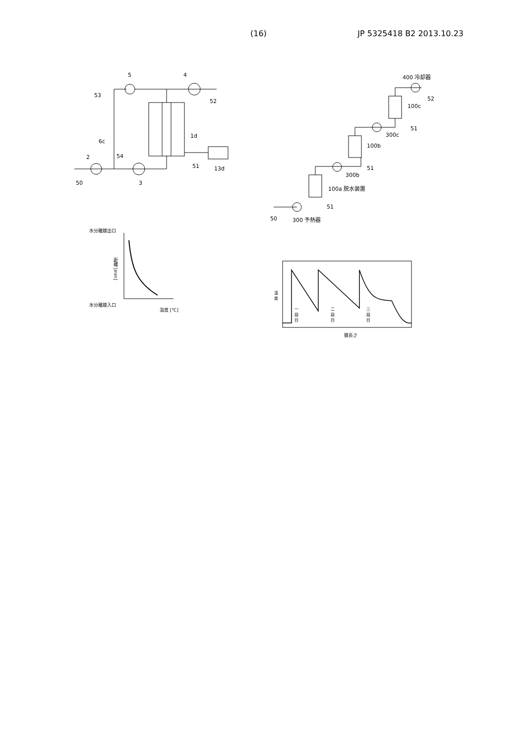(16) JP 5325418 B2 2013.10.23
5 4
53
52
1d
6c
54
2
51 13d
50 3
400 冷却器
52
100c
51
300c
100b
51
300b
100a 脱水装置
51
50 300 予熱器
水分離膜出口
距離 [mm]
水分離膜入口
温度 [℃]
温度
一段目
二段目
三段目
膜長さ